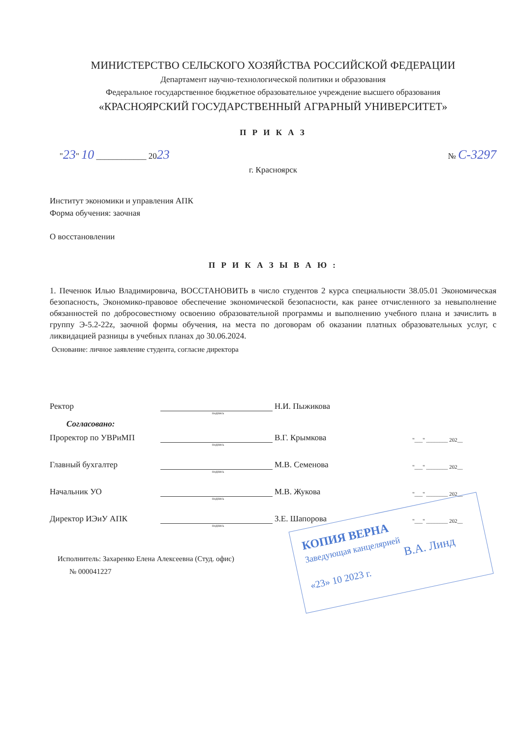МИНИСТЕРСТВО СЕЛЬСКОГО ХОЗЯЙСТВА РОССИЙСКОЙ ФЕДЕРАЦИИ
Департамент научно-технологической политики и образования
Федеральное государственное бюджетное образовательное учреждение высшего образования
«КРАСНОЯРСКИЙ ГОСУДАРСТВЕННЫЙ АГРАРНЫЙ УНИВЕРСИТЕТ»
П Р И К А З
"23" 10 ____________ 2023 № С-3297
г. Красноярск
Институт экономики и управления АПК
Форма обучения: заочная
О восстановлении
П Р И К А З Ы В А Ю :
1. Печенюк Илью Владимировича, ВОССТАНОВИТЬ в число студентов 2 курса специальности 38.05.01 Экономическая безопасность, Экономико-правовое обеспечение экономической безопасности, как ранее отчисленного за невыполнение обязанностей по добросовестному освоению образовательной программы и выполнению учебного плана и зачислить в группу Э-5.2-22z, заочной формы обучения, на места по договорам об оказании платных образовательных услуг, с ликвидацией разницы в учебных планах до 30.06.2024.
Основание: личное заявление студента, согласие директора
Ректор Н.И. Пыжикова
подпись
Согласовано:
Проректор по УВРиМП В.Г. Крымкова "___" ________ 202__
подпись
Главный бухгалтер М.В. Семенова "___" ________ 202__
подпись
Начальник УО М.В. Жукова "___" ________ 202__
подпись
Директор ИЭиУ АПК З.Е. Шапорова "___" ________ 202__
подпись
Исполнитель: Захаренко Елена Алексеевна (Студ. офис)
№ 000041227
КОПИЯ ВЕРНА
Заведующая канцелярией
В.А. Линд
«23» 10 2023 г.